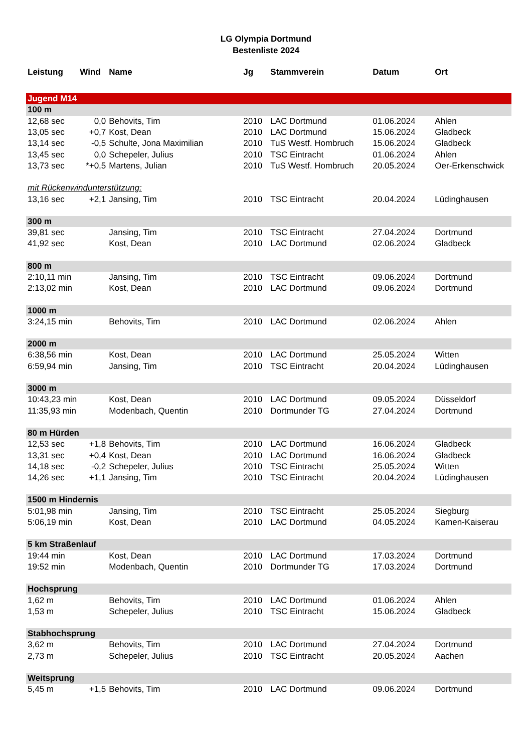LG Olympia Dortmund
Bestenliste 2024
| Leistung | Wind | Name | Jg | Stammverein | Datum | Ort |
| --- | --- | --- | --- | --- | --- | --- |
| Jugend M14 | | | | | | |
| 100 m | | | | | | |
| 12,68 sec | 0,0 | Behovits, Tim | 2010 | LAC Dortmund | 01.06.2024 | Ahlen |
| 13,05 sec | +0,7 | Kost, Dean | 2010 | LAC Dortmund | 15.06.2024 | Gladbeck |
| 13,14 sec | -0,5 | Schulte, Jona Maximilian | 2010 | TuS Westf. Hombruch | 15.06.2024 | Gladbeck |
| 13,45 sec | 0,0 | Schepeler, Julius | 2010 | TSC Eintracht | 01.06.2024 | Ahlen |
| 13,73 sec | *+0,5 | Martens, Julian | 2010 | TuS Westf. Hombruch | 20.05.2024 | Oer-Erkenschwick |
| mit Rückenwindunterstützung: | | | | | | |
| 13,16 sec | +2,1 | Jansing, Tim | 2010 | TSC Eintracht | 20.04.2024 | Lüdinghausen |
| 300 m | | | | | | |
| 39,81 sec | | Jansing, Tim | 2010 | TSC Eintracht | 27.04.2024 | Dortmund |
| 41,92 sec | | Kost, Dean | 2010 | LAC Dortmund | 02.06.2024 | Gladbeck |
| 800 m | | | | | | |
| 2:10,11 min | | Jansing, Tim | 2010 | TSC Eintracht | 09.06.2024 | Dortmund |
| 2:13,02 min | | Kost, Dean | 2010 | LAC Dortmund | 09.06.2024 | Dortmund |
| 1000 m | | | | | | |
| 3:24,15 min | | Behovits, Tim | 2010 | LAC Dortmund | 02.06.2024 | Ahlen |
| 2000 m | | | | | | |
| 6:38,56 min | | Kost, Dean | 2010 | LAC Dortmund | 25.05.2024 | Witten |
| 6:59,94 min | | Jansing, Tim | 2010 | TSC Eintracht | 20.04.2024 | Lüdinghausen |
| 3000 m | | | | | | |
| 10:43,23 min | | Kost, Dean | 2010 | LAC Dortmund | 09.05.2024 | Düsseldorf |
| 11:35,93 min | | Modenbach, Quentin | 2010 | Dortmunder TG | 27.04.2024 | Dortmund |
| 80 m Hürden | | | | | | |
| 12,53 sec | +1,8 | Behovits, Tim | 2010 | LAC Dortmund | 16.06.2024 | Gladbeck |
| 13,31 sec | +0,4 | Kost, Dean | 2010 | LAC Dortmund | 16.06.2024 | Gladbeck |
| 14,18 sec | -0,2 | Schepeler, Julius | 2010 | TSC Eintracht | 25.05.2024 | Witten |
| 14,26 sec | +1,1 | Jansing, Tim | 2010 | TSC Eintracht | 20.04.2024 | Lüdinghausen |
| 1500 m Hindernis | | | | | | |
| 5:01,98 min | | Jansing, Tim | 2010 | TSC Eintracht | 25.05.2024 | Siegburg |
| 5:06,19 min | | Kost, Dean | 2010 | LAC Dortmund | 04.05.2024 | Kamen-Kaiserau |
| 5 km Straßenlauf | | | | | | |
| 19:44 min | | Kost, Dean | 2010 | LAC Dortmund | 17.03.2024 | Dortmund |
| 19:52 min | | Modenbach, Quentin | 2010 | Dortmunder TG | 17.03.2024 | Dortmund |
| Hochsprung | | | | | | |
| 1,62 m | | Behovits, Tim | 2010 | LAC Dortmund | 01.06.2024 | Ahlen |
| 1,53 m | | Schepeler, Julius | 2010 | TSC Eintracht | 15.06.2024 | Gladbeck |
| Stabhochsprung | | | | | | |
| 3,62 m | | Behovits, Tim | 2010 | LAC Dortmund | 27.04.2024 | Dortmund |
| 2,73 m | | Schepeler, Julius | 2010 | TSC Eintracht | 20.05.2024 | Aachen |
| Weitsprung | | | | | | |
| 5,45 m | +1,5 | Behovits, Tim | 2010 | LAC Dortmund | 09.06.2024 | Dortmund |